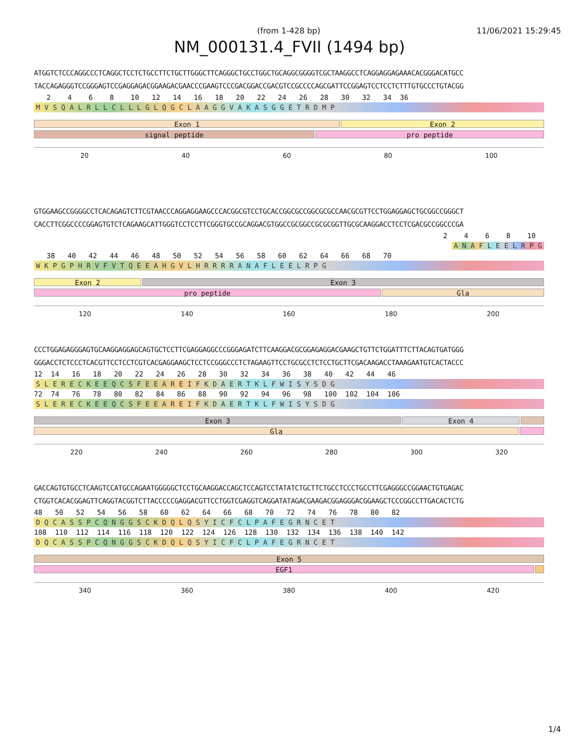(from 1-428 bp) 11/06/2021 15:29:45
NM_000131.4_FVII (1494 bp)
ATGGTCTCCCAGGCCCTCAGGCTCCTCTGCCTTCTGCTTGGGCTTCAGGGCTGCCTGGCTGCAGGCGGGGTCGCTAAGGCCTCAGGAGGAGAAACACGGGACATGCC
TACCAGAGGGTCCGGGAGTCCGAGGAGACGGAAGACGAACCCGAAGTCCCGACGGACCGACGTCCGCCCCAGCGATTCCGGAGTCCTCCTCTTTGTGCCCTGTACGG
2 4 6 8 10 12 14 16 18 20 22 24 26 28 30 32 34 36
M V S Q A L R L L C L L L G L Q G C L A A G G V A K A S G G E T R D M P
Exon 1 Exon 2
signal peptide pro peptide
20 40 60 80 100
GTGGAAGCCGGGGCCTCACAGAGTCTTCGTAACCCAGGAGGAAGCCCACGGCGTCCTGCACCGGCGCCGGCGCGCCAACGCGTTCCTGGAGGAGCTGCGGCCGGGCT
CACCTTCGGCCCCGGAGTGTCTCAGAAGCATTGGGTCCTCCTTCGGGTGCCGCAGGACGTGGCCGCGGCCGCGCGGTTGCGCAAGGACCTCCTCGACGCCGGCCCGA
2 4 6 8 10
A N A F L E E L R P G
38 40 42 44 46 48 50 52 54 56 58 60 62 64 66 68 70
W K P G P H R V F V T Q E E A H G V L H R R R R A N A F L E E L R P G
Exon 2 Exon 3
pro peptide Gla
120 140 160 180 200
CCCTGGAGAGGGAGTGCAAGGAGGAGCAGTGCTCCTTCGAGGAGGCCCGGGAGATCTTCAAGGACGCGGAGAGGACGAAGCTGTTCTGGATTTCTTACAGTGATGGG
GGGACCTCTCCCTCACGTTCCTCCTCGTCACGAGGAAGCTCCTCCGGGCCCTCTAGAAGTTCCTGCGCCTCTCCTGCTTCGACAAGACCTAAAGAATGTCACTACCC
12 14 16 18 20 22 24 26 28 30 32 34 36 38 40 42 44 46
S L E R E C K E E Q C S F E E A R E I F K D A E R T K L F W I S Y S D G
72 74 76 78 80 82 84 86 88 90 92 94 96 98 100 102 104 106
S L E R E C K E E Q C S F E E A R E I F K D A E R T K L F W I S Y S D G
Exon 3 Exon 4
Gla
220 240 260 280 300 320
GACCAGTGTGCCTCAAGTCCATGCCAGAATGGGGGCTCCTGCAAGGACCAGCTCCAGTCCTATATCTGCTTCTGCCTCCCTGCCTTCGAGGGCCGGAACTGTGAGAC
CTGGTCACACGGAGTTCAGGTACGGTCTTACCCCCGAGGACGTTCCTGGTCGAGGTCAGGATATAGACGAAGACGGAGGGACGGAAGCTCCCGGCCTTGACACTCTG
48 50 52 54 56 58 60 62 64 66 68 70 72 74 76 78 80 82
D Q C A S S P C Q N G G S C K D Q L Q S Y I C F C L P A F E G R N C E T
108 110 112 114 116 118 120 122 124 126 128 130 132 134 136 138 140 142
D Q C A S S P C Q N G G S C K D Q L Q S Y I C F C L P A F E G R N C E T
Exon 5
EGF1
340 360 380 400 420
1/4